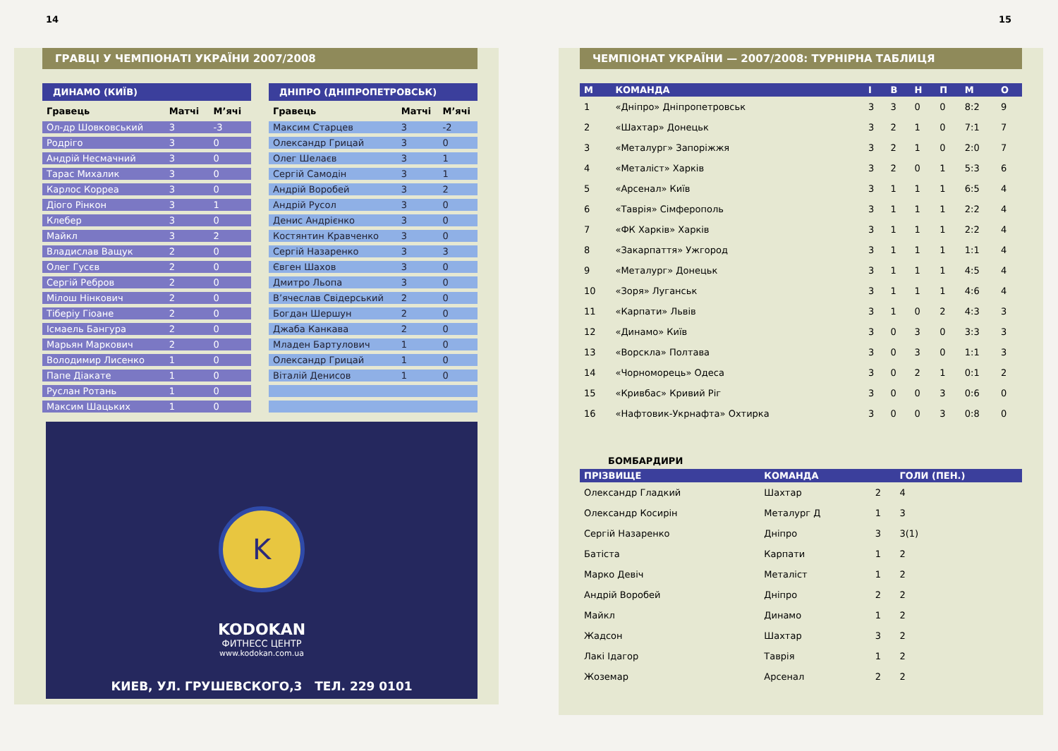14
ГРАВЦІ У ЧЕМПІОНАТІ УКРАЇНИ 2007/2008
ДИНАМО (КИЇВ)
| Гравець | Матчі | М’ячі |
| --- | --- | --- |
| Ол-др Шовковський | 3 | -3 |
| Родріго | 3 | 0 |
| Андрій Несмачний | 3 | 0 |
| Тарас Михалик | 3 | 0 |
| Карлос Корреа | 3 | 0 |
| Діого Рінкон | 3 | 1 |
| Клебер | 3 | 0 |
| Майкл | 3 | 2 |
| Владислав Ващук | 2 | 0 |
| Олег Гусєв | 2 | 0 |
| Сергій Ребров | 2 | 0 |
| Мілош Нінкович | 2 | 0 |
| Тіберіу Гіоане | 2 | 0 |
| Ісмаель Бангура | 2 | 0 |
| Марьян Маркович | 2 | 0 |
| Володимир Лисенко | 1 | 0 |
| Папе Діакате | 1 | 0 |
| Руслан Ротань | 1 | 0 |
| Максим Шацьких | 1 | 0 |
ДНІПРО (ДНІПРОПЕТРОВСЬК)
| Гравець | Матчі | М’ячі |
| --- | --- | --- |
| Максим Старцев | 3 | -2 |
| Олександр Грицай | 3 | 0 |
| Олег Шелаєв | 3 | 1 |
| Сергій Самодін | 3 | 1 |
| Андрій Воробей | 3 | 2 |
| Андрій Русол | 3 | 0 |
| Денис Андрієнко | 3 | 0 |
| Костянтин Кравченко | 3 | 0 |
| Сергій Назаренко | 3 | 3 |
| Євген Шахов | 3 | 0 |
| Дмитро Льопа | 3 | 0 |
| В’ячеслав Свідерський | 2 | 0 |
| Богдан Шершун | 2 | 0 |
| Джаба Канкава | 2 | 0 |
| Младен Бартулович | 1 | 0 |
| Олександр Грицай | 1 | 0 |
| Віталій Денисов | 1 | 0 |
K
KODOKAN
ФИТНЕСС ЦЕНТР
www.kodokan.com.ua
КИЕВ, УЛ. ГРУШЕВСКОГО,3 ТЕЛ. 229 0101
15
ЧЕМПІОНАТ УКРАЇНИ — 2007/2008: ТУРНІРНА ТАБЛИЦЯ
| М | КОМАНДА | І | В | Н | П | М | О |
| --- | --- | --- | --- | --- | --- | --- | --- |
| 1 | «Дніпро» Дніпропетровськ | 3 | 3 | 0 | 0 | 8:2 | 9 |
| 2 | «Шахтар» Донецьк | 3 | 2 | 1 | 0 | 7:1 | 7 |
| 3 | «Металург» Запоріжжя | 3 | 2 | 1 | 0 | 2:0 | 7 |
| 4 | «Металіст» Харків | 3 | 2 | 0 | 1 | 5:3 | 6 |
| 5 | «Арсенал» Київ | 3 | 1 | 1 | 1 | 6:5 | 4 |
| 6 | «Таврія» Сімферополь | 3 | 1 | 1 | 1 | 2:2 | 4 |
| 7 | «ФК Харків» Харків | 3 | 1 | 1 | 1 | 2:2 | 4 |
| 8 | «Закарпаття» Ужгород | 3 | 1 | 1 | 1 | 1:1 | 4 |
| 9 | «Металург» Донецьк | 3 | 1 | 1 | 1 | 4:5 | 4 |
| 10 | «Зоря» Луганськ | 3 | 1 | 1 | 1 | 4:6 | 4 |
| 11 | «Карпати» Львів | 3 | 1 | 0 | 2 | 4:3 | 3 |
| 12 | «Динамо» Київ | 3 | 0 | 3 | 0 | 3:3 | 3 |
| 13 | «Ворскла» Полтава | 3 | 0 | 3 | 0 | 1:1 | 3 |
| 14 | «Чорноморець» Одеса | 3 | 0 | 2 | 1 | 0:1 | 2 |
| 15 | «Кривбас» Кривий Ріг | 3 | 0 | 0 | 3 | 0:6 | 0 |
| 16 | «Нафтовик-Укрнафта» Охтирка | 3 | 0 | 0 | 3 | 0:8 | 0 |
БОМБАРДИРИ
| ПРІЗВИЩЕ | КОМАНДА | | ГОЛИ (ПЕН.) |
| --- | --- | --- | --- |
| Олександр Гладкий | Шахтар | 2 | 4 |
| Олександр Косирін | Металург Д | 1 | 3 |
| Сергій Назаренко | Дніпро | 3 | 3(1) |
| Батіста | Карпати | 1 | 2 |
| Марко Девіч | Металіст | 1 | 2 |
| Андрій Воробей | Дніпро | 2 | 2 |
| Майкл | Динамо | 1 | 2 |
| Жадсон | Шахтар | 3 | 2 |
| Лакі Ідагор | Таврія | 1 | 2 |
| Жоземар | Арсенал | 2 | 2 |